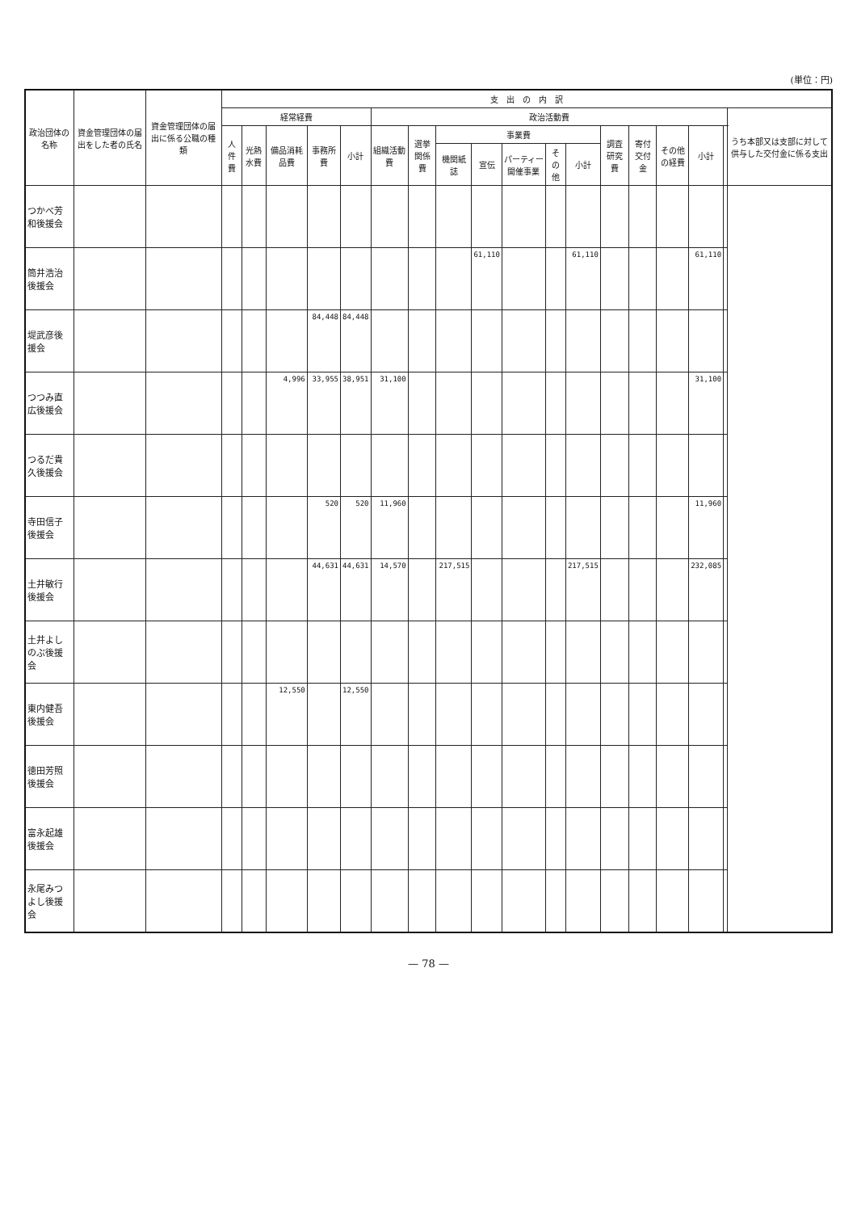(単位：円)
| 政治団体の名称 | 資金管理団体の届出をした者の氏名 | 資金管理団体の届出に係る公職の種類 | 支 出 の 内 訳 | | | | | | | | | | | | | | | | | |
| --- | --- | --- | --- | --- | --- | --- | --- | --- | --- | --- | --- | --- | --- | --- | --- | --- | --- | --- | --- | --- |
| | | | 経常経費 | | | | | 政治活動費 | | | | | | | | | | | | うち本部又は支部に対して供与した交付金に係る支出 |
| | | | 人件費 | 光熱水費 | 備品消耗品費 | 事務所費 | 小計 | 組織活動費 | 選挙関係費 | 事業費 | | | | | 調査研究費 | 寄付交付金 | その他の経費 | 小計 | | |
| | | | | | | | | | | 機関紙誌 | 宣伝 | パーティー開催事業 | その他 | 小計 | | | | | | |
| つかべ芳和後援会 | | | | | | | | | | | | | | | | | | | | |
| 筒井浩治後援会 | | | | | | | | | | | 61,110 | | | 61,110 | | | | 61,110 | | |
| 堤武彦後援会 | | | | | | 84,448 | 84,448 | | | | | | | | | | | | | |
| つつみ直広後援会 | | | | | 4,996 | 33,955 | 38,951 | 31,100 | | | | | | | | | | 31,100 | | |
| つるだ貴久後援会 | | | | | | | | | | | | | | | | | | | | |
| 寺田信子後援会 | | | | | | 520 | 520 | 11,960 | | | | | | | | | | 11,960 | | |
| 土井敏行後援会 | | | | | | 44,631 | 44,631 | 14,570 | | 217,515 | | | | 217,515 | | | | 232,085 | | |
| 土井よしのぶ後援会 | | | | | | | | | | | | | | | | | | | | |
| 東内健吾後援会 | | | | | 12,550 | | 12,550 | | | | | | | | | | | | | |
| 徳田芳照後援会 | | | | | | | | | | | | | | | | | | | | |
| 富永起雄後援会 | | | | | | | | | | | | | | | | | | | | |
| 永尾みつよし後援会 | | | | | | | | | | | | | | | | | | | | |
— 78 —